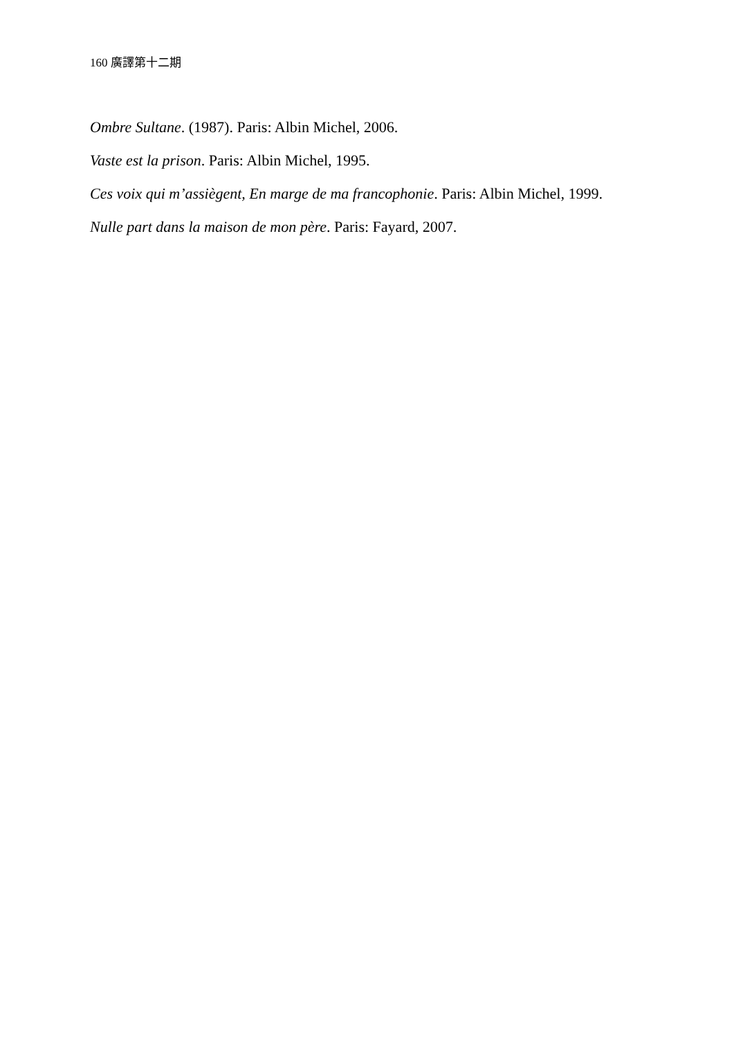160 廣譯第十二期
Ombre Sultane. (1987). Paris: Albin Michel, 2006.
Vaste est la prison. Paris: Albin Michel, 1995.
Ces voix qui m’assiègent, En marge de ma francophonie. Paris: Albin Michel, 1999.
Nulle part dans la maison de mon père. Paris: Fayard, 2007.